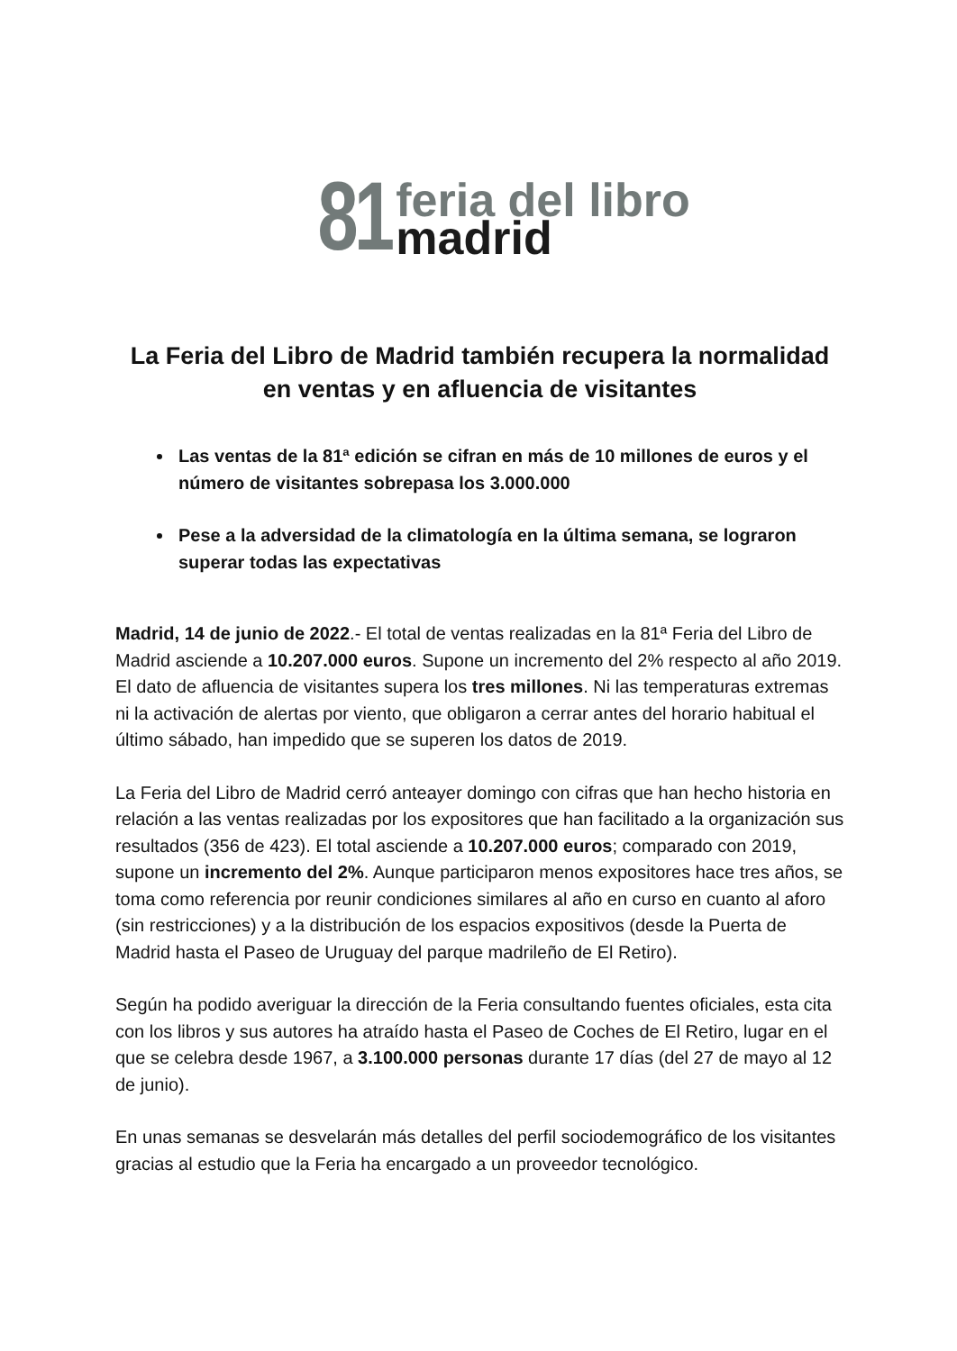81
feria del libro
madrid
La Feria del Libro de Madrid también recupera la normalidad
en ventas y en afluencia de visitantes
Las ventas de la 81ª edición se cifran en más de 10 millones de euros y el número de visitantes sobrepasa los 3.000.000
Pese a la adversidad de la climatología en la última semana, se lograron superar todas las expectativas
Madrid, 14 de junio de 2022.- El total de ventas realizadas en la 81ª Feria del Libro de Madrid asciende a 10.207.000 euros. Supone un incremento del 2% respecto al año 2019. El dato de afluencia de visitantes supera los tres millones. Ni las temperaturas extremas ni la activación de alertas por viento, que obligaron a cerrar antes del horario habitual el último sábado, han impedido que se superen los datos de 2019.
La Feria del Libro de Madrid cerró anteayer domingo con cifras que han hecho historia en relación a las ventas realizadas por los expositores que han facilitado a la organización sus resultados (356 de 423). El total asciende a 10.207.000 euros; comparado con 2019, supone un incremento del 2%. Aunque participaron menos expositores hace tres años, se toma como referencia por reunir condiciones similares al año en curso en cuanto al aforo (sin restricciones) y a la distribución de los espacios expositivos (desde la Puerta de Madrid hasta el Paseo de Uruguay del parque madrileño de El Retiro).
Según ha podido averiguar la dirección de la Feria consultando fuentes oficiales, esta cita con los libros y sus autores ha atraído hasta el Paseo de Coches de El Retiro, lugar en el que se celebra desde 1967, a 3.100.000 personas durante 17 días (del 27 de mayo al 12 de junio).
En unas semanas se desvelarán más detalles del perfil sociodemográfico de los visitantes gracias al estudio que la Feria ha encargado a un proveedor tecnológico.